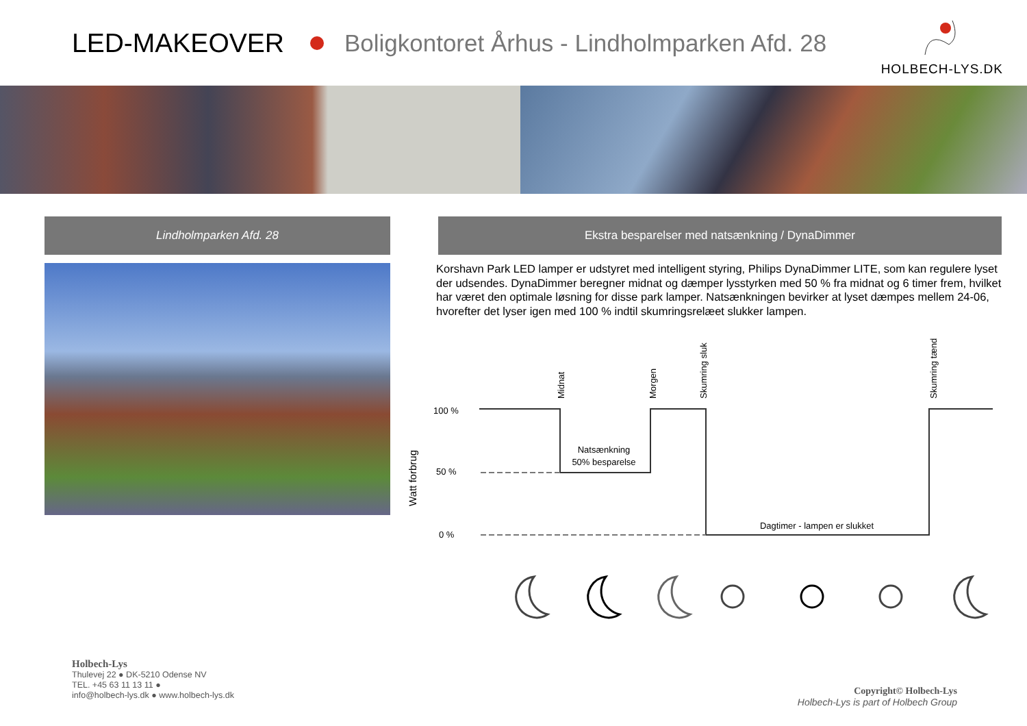LED-MAKEOVER Boligkontoret Århus - Lindholmparken Afd. 28
HOLBECH-LYS.DK
Lindholmparken Afd. 28 Ekstra besparelser med natsænkning / DynaDimmer
Korshavn Park LED lamper er udstyret med intelligent styring, Philips DynaDimmer LITE, som kan regulere lyset der udsendes. DynaDimmer beregner midnat og dæmper lysstyrken med 50 % fra midnat og 6 timer frem, hvilket har været den optimale løsning for disse park lamper. Natsænkningen bevirker at lyset dæmpes mellem 24-06, hvorefter det lyser igen med 100 % indtil skumringsrelæet slukker lampen.
Watt forbrug
100 %
50 %
0 %
Midnat
Morgen
Skumring sluk
Skumring tænd
Natsænkning
50% besparelse
Dagtimer - lampen er slukket
Holbech-Lys
Thulevej 22 ● DK-5210 Odense NV
TEL. +45 63 11 13 11 ●
info@holbech-lys.dk ● www.holbech-lys.dk
Copyright© Holbech-Lys
Holbech-Lys is part of Holbech Group